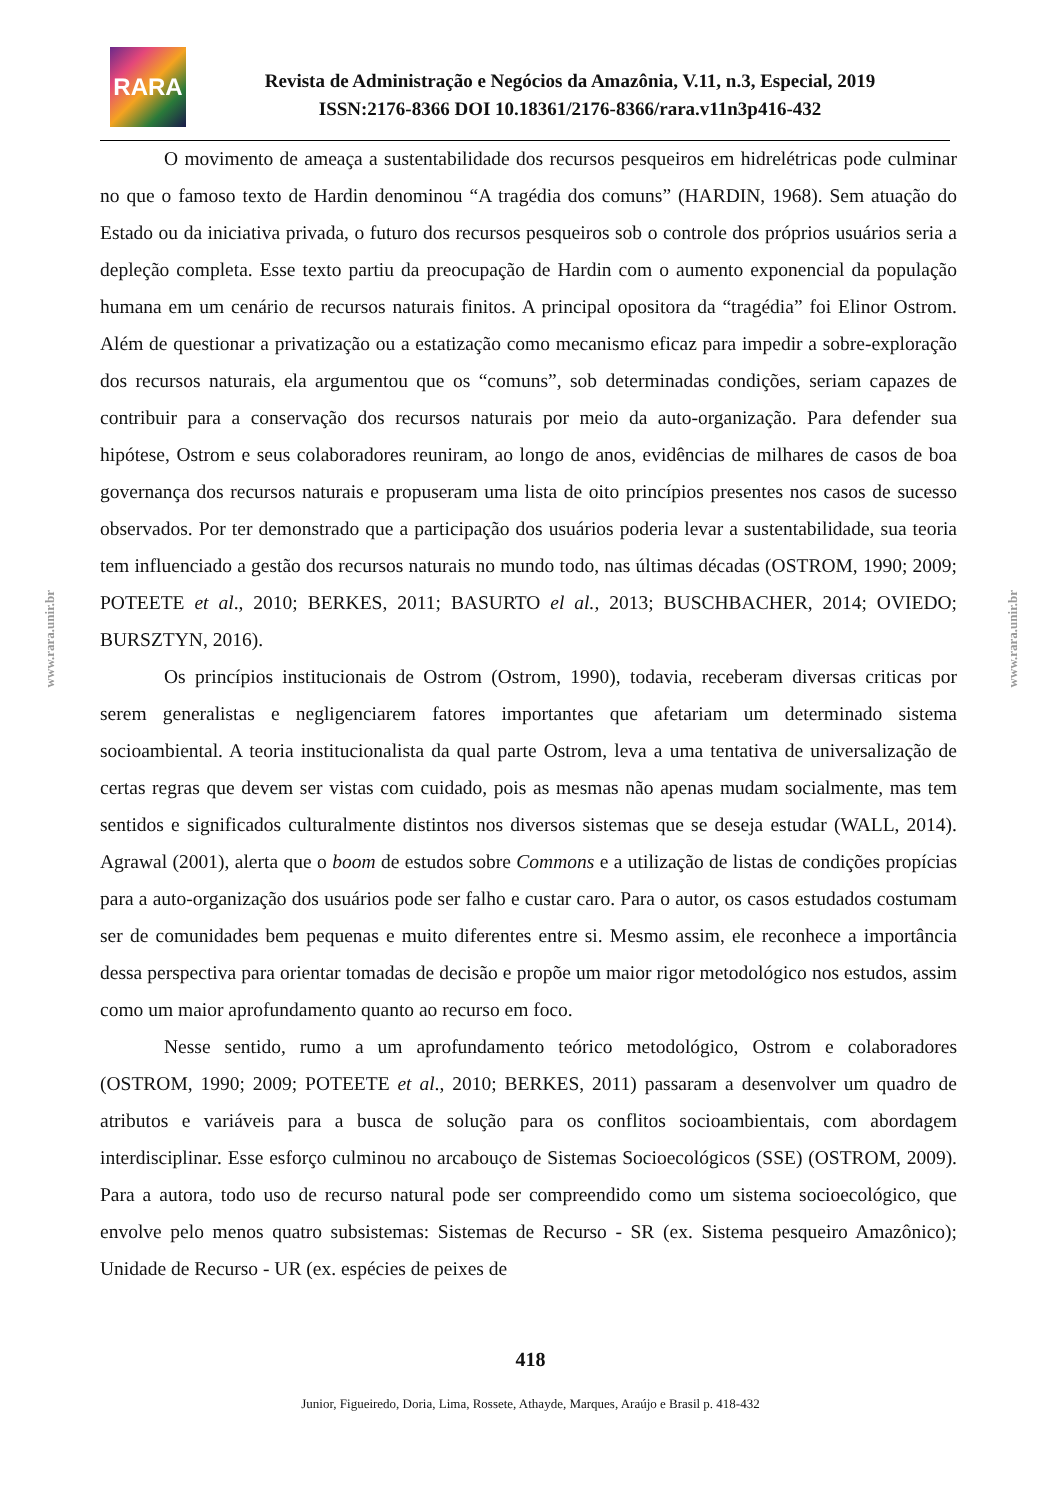RARA
Revista de Administração e Negócios da Amazônia, V.11, n.3, Especial, 2019
ISSN:2176-8366 DOI 10.18361/2176-8366/rara.v11n3p416-432
www.rara.unir.br
www.rara.unir.br
O movimento de ameaça a sustentabilidade dos recursos pesqueiros em hidrelétricas pode culminar no que o famoso texto de Hardin denominou “A tragédia dos comuns” (HARDIN, 1968). Sem atuação do Estado ou da iniciativa privada, o futuro dos recursos pesqueiros sob o controle dos próprios usuários seria a depleção completa. Esse texto partiu da preocupação de Hardin com o aumento exponencial da população humana em um cenário de recursos naturais finitos. A principal opositora da “tragédia” foi Elinor Ostrom. Além de questionar a privatização ou a estatização como mecanismo eficaz para impedir a sobre-exploração dos recursos naturais, ela argumentou que os “comuns”, sob determinadas condições, seriam capazes de contribuir para a conservação dos recursos naturais por meio da auto-organização. Para defender sua hipótese, Ostrom e seus colaboradores reuniram, ao longo de anos, evidências de milhares de casos de boa governança dos recursos naturais e propuseram uma lista de oito princípios presentes nos casos de sucesso observados. Por ter demonstrado que a participação dos usuários poderia levar a sustentabilidade, sua teoria tem influenciado a gestão dos recursos naturais no mundo todo, nas últimas décadas (OSTROM, 1990; 2009; POTEETE et al., 2010; BERKES, 2011; BASURTO el al., 2013; BUSCHBACHER, 2014; OVIEDO; BURSZTYN, 2016).
Os princípios institucionais de Ostrom (Ostrom, 1990), todavia, receberam diversas criticas por serem generalistas e negligenciarem fatores importantes que afetariam um determinado sistema socioambiental. A teoria institucionalista da qual parte Ostrom, leva a uma tentativa de universalização de certas regras que devem ser vistas com cuidado, pois as mesmas não apenas mudam socialmente, mas tem sentidos e significados culturalmente distintos nos diversos sistemas que se deseja estudar (WALL, 2014). Agrawal (2001), alerta que o boom de estudos sobre Commons e a utilização de listas de condições propícias para a auto-organização dos usuários pode ser falho e custar caro. Para o autor, os casos estudados costumam ser de comunidades bem pequenas e muito diferentes entre si. Mesmo assim, ele reconhece a importância dessa perspectiva para orientar tomadas de decisão e propõe um maior rigor metodológico nos estudos, assim como um maior aprofundamento quanto ao recurso em foco.
Nesse sentido, rumo a um aprofundamento teórico metodológico, Ostrom e colaboradores (OSTROM, 1990; 2009; POTEETE et al., 2010; BERKES, 2011) passaram a desenvolver um quadro de atributos e variáveis para a busca de solução para os conflitos socioambientais, com abordagem interdisciplinar. Esse esforço culminou no arcabouço de Sistemas Socioecológicos (SSE) (OSTROM, 2009). Para a autora, todo uso de recurso natural pode ser compreendido como um sistema socioecológico, que envolve pelo menos quatro subsistemas: Sistemas de Recurso - SR (ex. Sistema pesqueiro Amazônico); Unidade de Recurso - UR (ex. espécies de peixes de
418
Junior, Figueiredo, Doria, Lima, Rossete, Athayde, Marques, Araújo e Brasil p. 418-432